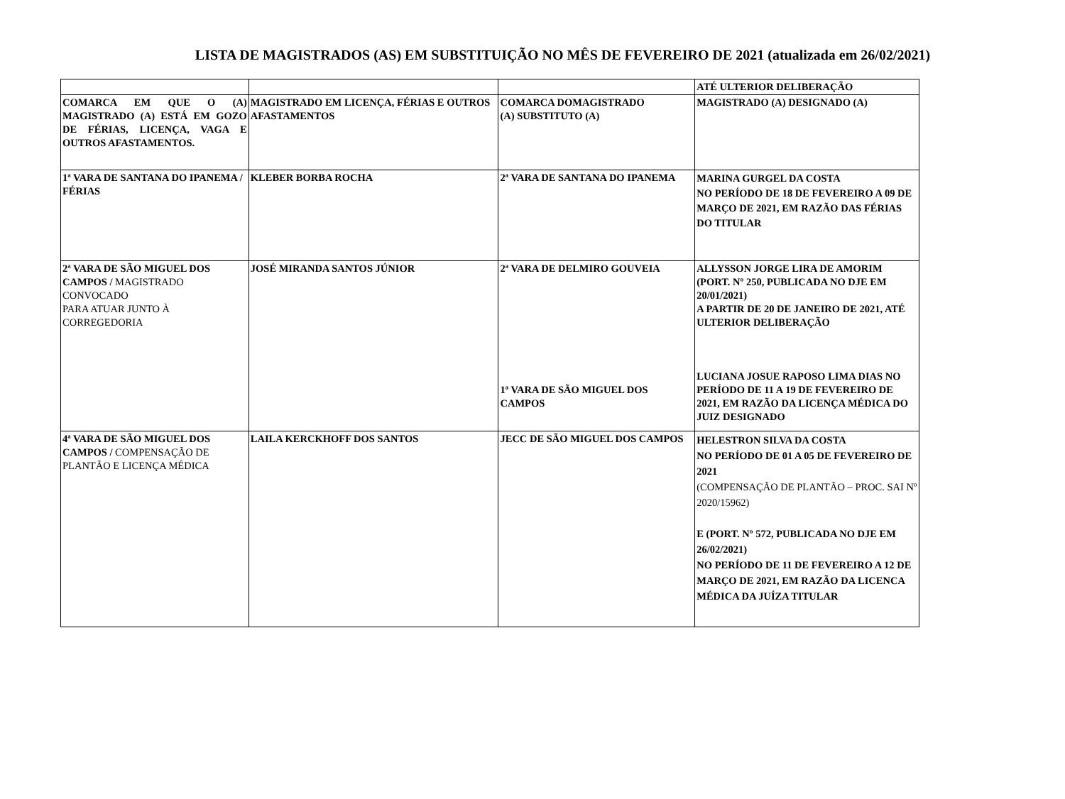LISTA DE MAGISTRADOS (AS) EM SUBSTITUIÇÃO NO MÊS DE FEVEREIRO DE 2021 (atualizada em 26/02/2021)
| | | | ATÉ ULTERIOR DELIBERAÇÃO |
| COMARCA EM QUE O (A) MAGISTRADO (A) ESTÁ EM GOZO DE FÉRIAS, LICENÇA, VAGA E OUTROS AFASTAMENTOS. | MAGISTRADO EM LICENÇA, FÉRIAS E OUTROS AFASTAMENTOS | COMARCA DOMAGISTRADO (A) SUBSTITUTO (A) | MAGISTRADO (A) DESIGNADO (A) |
| 1ª VARA DE SANTANA DO IPANEMA / FÉRIAS | KLEBER BORBA ROCHA | 2ª VARA DE SANTANA DO IPANEMA | MARINA GURGEL DA COSTA NO PERÍODO DE 18 DE FEVEREIRO A 09 DE MARÇO DE 2021, EM RAZÃO DAS FÉRIAS DO TITULAR |
| 2ª VARA DE SÃO MIGUEL DOS CAMPOS / MAGISTRADO CONVOCADO PARA ATUAR JUNTO À CORREGEDORIA | JOSÉ MIRANDA SANTOS JÚNIOR | 2ª VARA DE DELMIRO GOUVEIA 1ª VARA DE SÃO MIGUEL DOS CAMPOS | ALLYSSON JORGE LIRA DE AMORIM (PORT. Nº 250, PUBLICADA NO DJE EM 20/01/2021) A PARTIR DE 20 DE JANEIRO DE 2021, ATÉ ULTERIOR DELIBERAÇÃO LUCIANA JOSUE RAPOSO LIMA DIAS NO PERÍODO DE 11 A 19 DE FEVEREIRO DE 2021, EM RAZÃO DA LICENÇA MÉDICA DO JUIZ DESIGNADO |
| 4ª VARA DE SÃO MIGUEL DOS CAMPOS / COMPENSAÇÃO DE PLANTÃO E LICENÇA MÉDICA | LAILA KERCKHOFF DOS SANTOS | JECC DE SÃO MIGUEL DOS CAMPOS | HELESTRON SILVA DA COSTA NO PERÍODO DE 01 A 05 DE FEVEREIRO DE 2021 (COMPENSAÇÃO DE PLANTÃO – PROC. SAI Nº 2020/15962) E (PORT. Nº 572, PUBLICADA NO DJE EM 26/02/2021) NO PERÍODO DE 11 DE FEVEREIRO A 12 DE MARÇO DE 2021, EM RAZÃO DA LICENCA MÉDICA DA JUÍZA TITULAR |